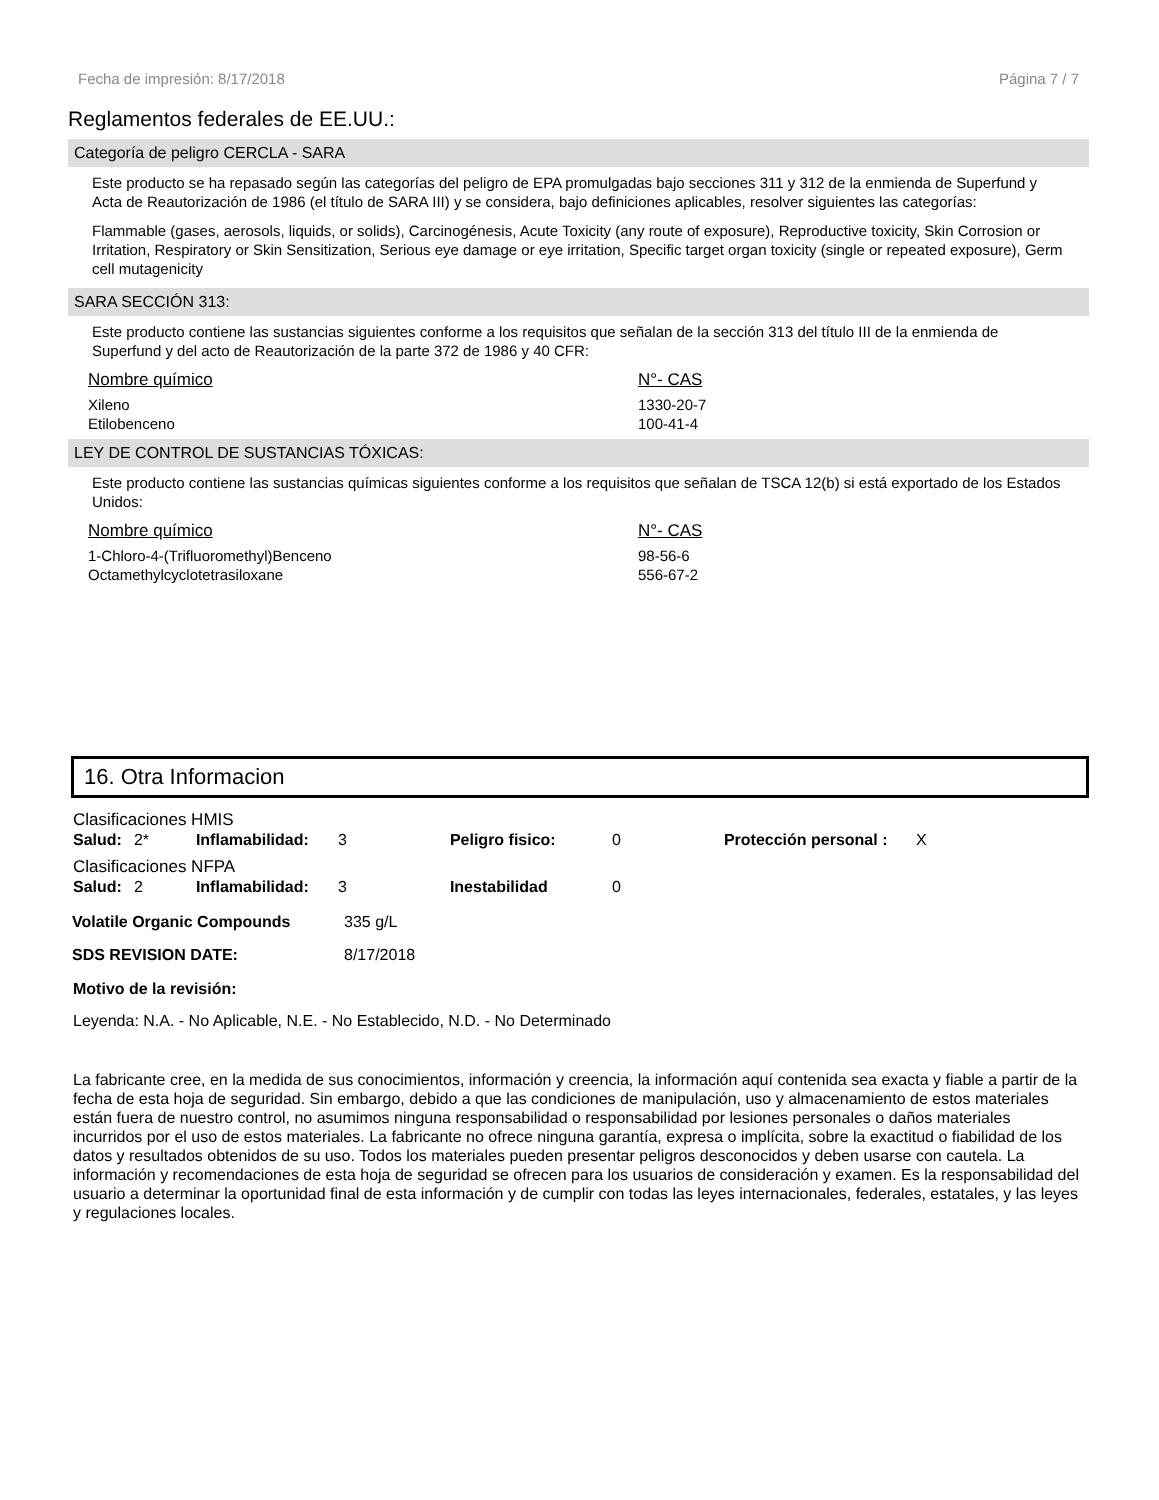Fecha de impresión: 8/17/2018 Página 7 / 7
Reglamentos federales de EE.UU.:
Categoría de peligro CERCLA - SARA
Este producto se ha repasado según las categorías del peligro de EPA promulgadas bajo secciones 311 y 312 de la enmienda de Superfund y Acta de Reautorización de 1986 (el título de SARA III) y se considera, bajo definiciones aplicables, resolver siguientes las categorías:
Flammable (gases, aerosols, liquids, or solids), Carcinogénesis, Acute Toxicity (any route of exposure), Reproductive toxicity, Skin Corrosion or Irritation, Respiratory or Skin Sensitization, Serious eye damage or eye irritation, Specific target organ toxicity (single or repeated exposure), Germ cell mutagenicity
SARA SECCIÓN 313:
Este producto contiene las sustancias siguientes conforme a los requisitos que señalan de la sección 313 del título III de la enmienda de Superfund y del acto de Reautorización de la parte 372 de 1986 y 40 CFR:
| Nombre químico | N°- CAS |
| --- | --- |
| Xileno | 1330-20-7 |
| Etilobenceno | 100-41-4 |
LEY DE CONTROL DE SUSTANCIAS TÓXICAS:
Este producto contiene las sustancias químicas siguientes conforme a los requisitos que señalan de TSCA 12(b) si está exportado de los Estados Unidos:
| Nombre químico | N°- CAS |
| --- | --- |
| 1-Chloro-4-(Trifluoromethyl)Benceno | 98-56-6 |
| Octamethylcyclotetrasiloxane | 556-67-2 |
16. Otra Informacion
Clasificaciones HMIS
| Salud: | 2* | Inflamabilidad: | 3 | Peligro fisico: | 0 | Protección personal : | X |
Clasificaciones NFPA
| Salud: | 2 | Inflamabilidad: | 3 | Inestabilidad | 0 |
| Volatile Organic Compounds | 335 g/L |
| SDS REVISION DATE: | 8/17/2018 |
Motivo de la revisión:
Leyenda: N.A. - No Aplicable, N.E. - No Establecido, N.D. - No Determinado
La fabricante cree, en la medida de sus conocimientos, información y creencia, la información aquí contenida sea exacta y fiable a partir de la fecha de esta hoja de seguridad. Sin embargo, debido a que las condiciones de manipulación, uso y almacenamiento de estos materiales están fuera de nuestro control, no asumimos ninguna responsabilidad o responsabilidad por lesiones personales o daños materiales incurridos por el uso de estos materiales. La fabricante no ofrece ninguna garantía, expresa o implícita, sobre la exactitud o fiabilidad de los datos y resultados obtenidos de su uso. Todos los materiales pueden presentar peligros desconocidos y deben usarse con cautela. La información y recomendaciones de esta hoja de seguridad se ofrecen para los usuarios de consideración y examen. Es la responsabilidad del usuario a determinar la oportunidad final de esta información y de cumplir con todas las leyes internacionales, federales, estatales, y las leyes y regulaciones locales.